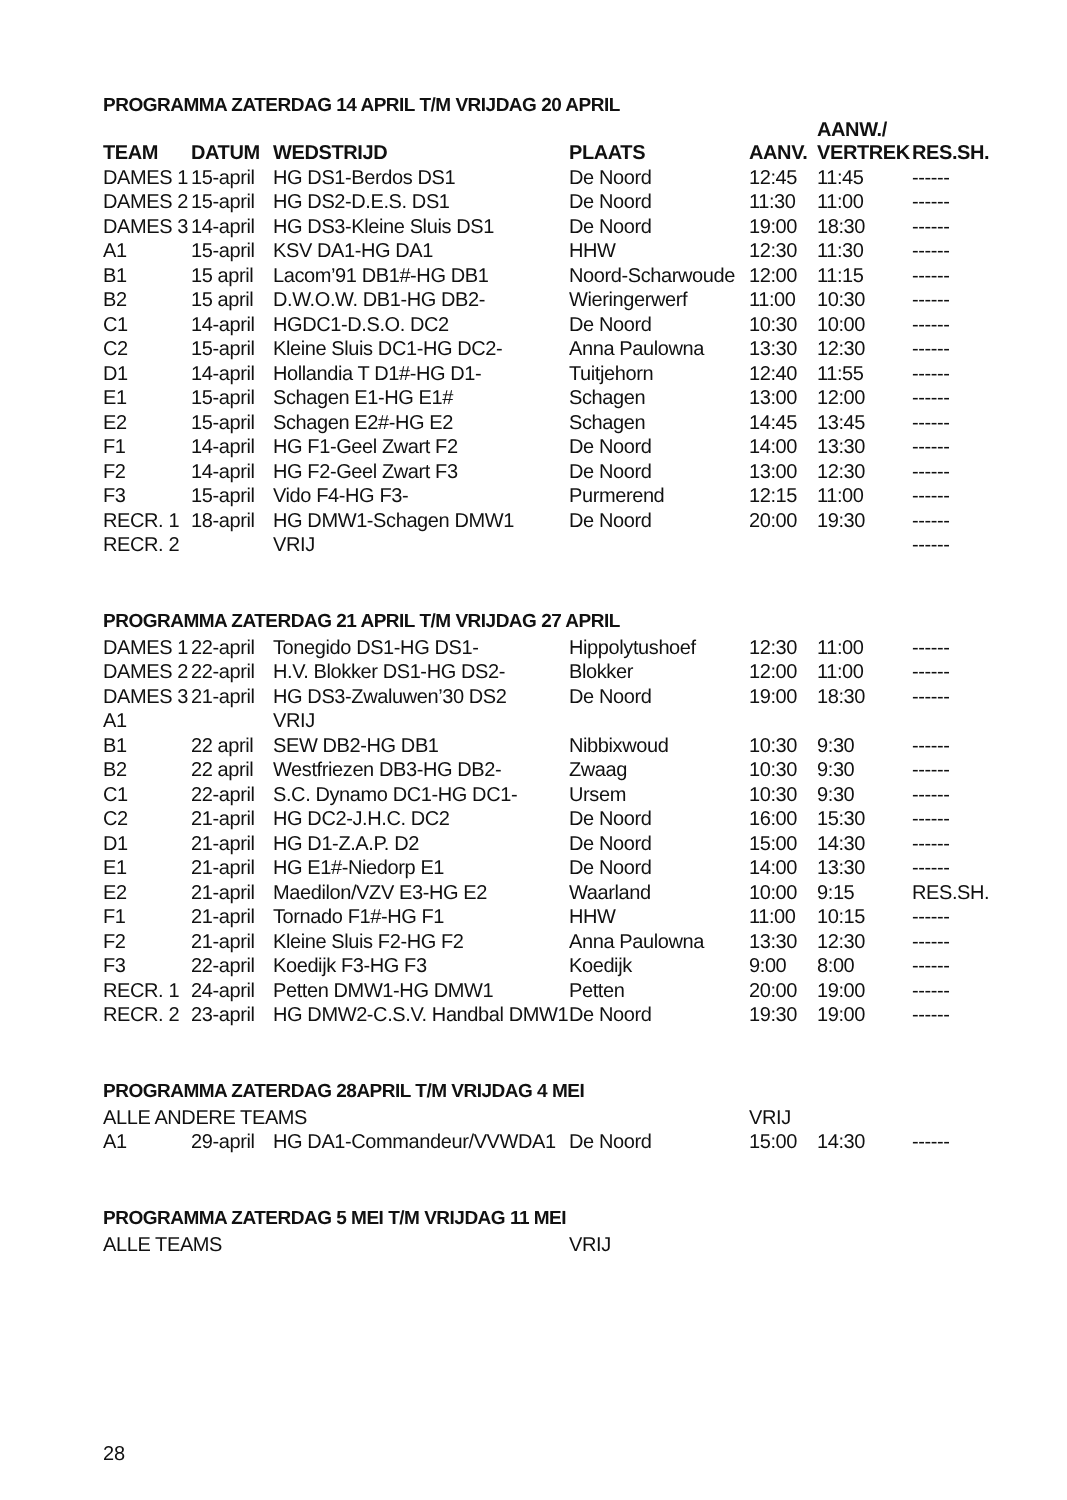PROGRAMMA ZATERDAG 14 APRIL T/M VRIJDAG 20 APRIL
| TEAM | DATUM | WEDSTRIJD | PLAATS | AANV. | AANW./ VERTREK | RES.SH. |
| --- | --- | --- | --- | --- | --- | --- |
| DAMES 1 | 15-april | HG DS1-Berdos DS1 | De Noord | 12:45 | 11:45 | ------ |
| DAMES 2 | 15-april | HG DS2-D.E.S. DS1 | De Noord | 11:30 | 11:00 | ------ |
| DAMES 3 | 14-april | HG DS3-Kleine Sluis DS1 | De Noord | 19:00 | 18:30 | ------ |
| A1 | 15-april | KSV DA1-HG DA1 | HHW | 12:30 | 11:30 | ------ |
| B1 | 15 april | Lacom’91 DB1#-HG DB1 | Noord-Scharwoude | 12:00 | 11:15 | ------ |
| B2 | 15 april | D.W.O.W. DB1-HG DB2- | Wieringerwerf | 11:00 | 10:30 | ------ |
| C1 | 14-april | HGDC1-D.S.O. DC2 | De Noord | 10:30 | 10:00 | ------ |
| C2 | 15-april | Kleine Sluis DC1-HG DC2- | Anna Paulowna | 13:30 | 12:30 | ------ |
| D1 | 14-april | Hollandia T D1#-HG D1- | Tuitjehorn | 12:40 | 11:55 | ------ |
| E1 | 15-april | Schagen E1-HG E1# | Schagen | 13:00 | 12:00 | ------ |
| E2 | 15-april | Schagen E2#-HG E2 | Schagen | 14:45 | 13:45 | ------ |
| F1 | 14-april | HG F1-Geel Zwart F2 | De Noord | 14:00 | 13:30 | ------ |
| F2 | 14-april | HG F2-Geel Zwart F3 | De Noord | 13:00 | 12:30 | ------ |
| F3 | 15-april | Vido F4-HG F3- | Purmerend | 12:15 | 11:00 | ------ |
| RECR. 1 | 18-april | HG DMW1-Schagen DMW1 | De Noord | 20:00 | 19:30 | ------ |
| RECR. 2 | | VRIJ | | | | ------ |
PROGRAMMA ZATERDAG 21 APRIL T/M VRIJDAG 27 APRIL
| DAMES 1 | 22-april | Tonegido DS1-HG DS1- | Hippolytushoef | 12:30 | 11:00 | ------ |
| DAMES 2 | 22-april | H.V. Blokker DS1-HG DS2- | Blokker | 12:00 | 11:00 | ------ |
| DAMES 3 | 21-april | HG DS3-Zwaluwen’30 DS2 | De Noord | 19:00 | 18:30 | ------ |
| A1 | | VRIJ | | | | |
| B1 | 22 april | SEW DB2-HG DB1 | Nibbixwoud | 10:30 | 9:30 | ------ |
| B2 | 22 april | Westfriezen DB3-HG DB2- | Zwaag | 10:30 | 9:30 | ------ |
| C1 | 22-april | S.C. Dynamo DC1-HG DC1- | Ursem | 10:30 | 9:30 | ------ |
| C2 | 21-april | HG DC2-J.H.C. DC2 | De Noord | 16:00 | 15:30 | ------ |
| D1 | 21-april | HG D1-Z.A.P. D2 | De Noord | 15:00 | 14:30 | ------ |
| E1 | 21-april | HG E1#-Niedorp E1 | De Noord | 14:00 | 13:30 | ------ |
| E2 | 21-april | Maedilon/VZV E3-HG E2 | Waarland | 10:00 | 9:15 | RES.SH. |
| F1 | 21-april | Tornado F1#-HG F1 | HHW | 11:00 | 10:15 | ------ |
| F2 | 21-april | Kleine Sluis F2-HG F2 | Anna Paulowna | 13:30 | 12:30 | ------ |
| F3 | 22-april | Koedijk F3-HG F3 | Koedijk | 9:00 | 8:00 | ------ |
| RECR. 1 | 24-april | Petten DMW1-HG DMW1 | Petten | 20:00 | 19:00 | ------ |
| RECR. 2 | 23-april | HG DMW2-C.S.V. Handbal DMW1 | De Noord | 19:30 | 19:00 | ------ |
PROGRAMMA ZATERDAG 28APRIL T/M VRIJDAG 4 MEI
| ALLE ANDERE TEAMS | | | | VRIJ | | |
| A1 | 29-april | HG DA1-Commandeur/VVWDA1 | De Noord | 15:00 | 14:30 | ------ |
PROGRAMMA ZATERDAG 5 MEI T/M VRIJDAG 11 MEI
| ALLE TEAMS | VRIJ |
28